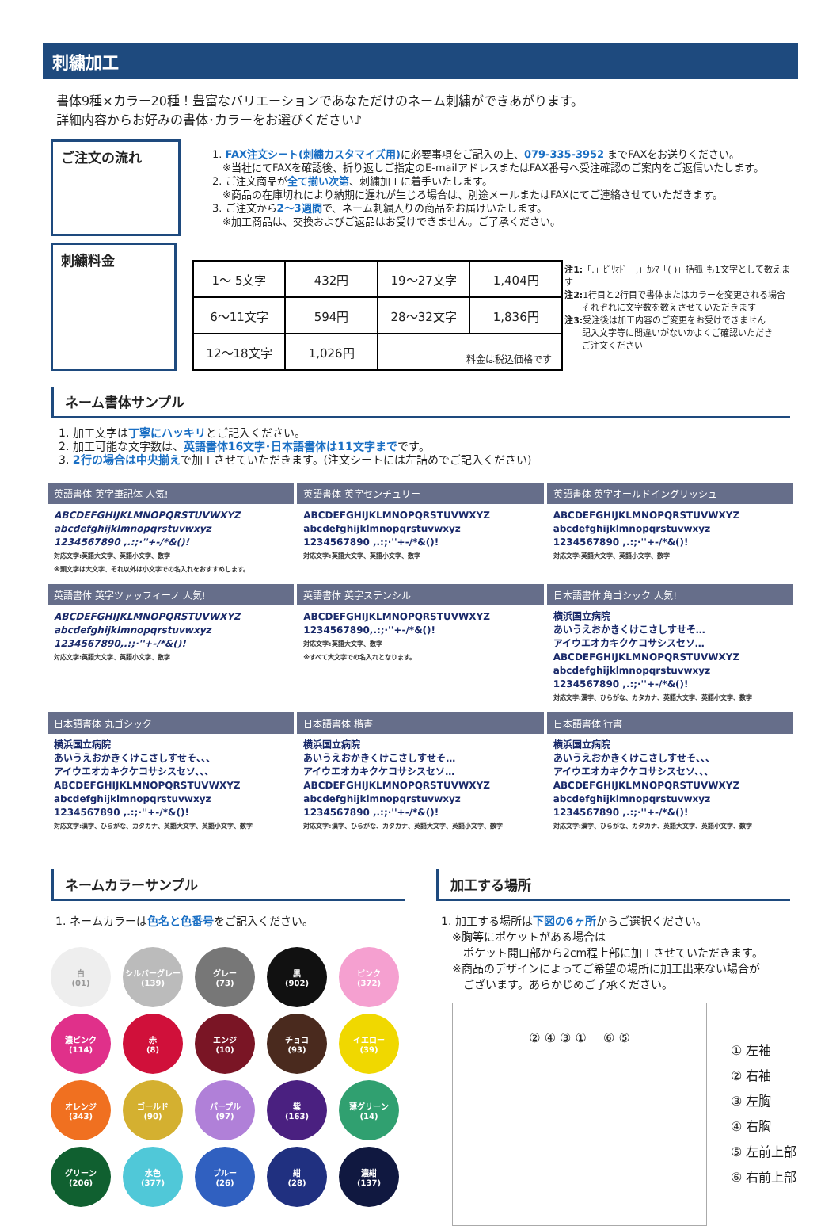刺繍加工
書体9種×カラー20種！豊富なバリエーションであなただけのネーム刺繍ができあがります。
詳細内容からお好みの書体･カラーをお選びください♪
ご注文の流れ
1. FAX注文シート(刺繍カスタマイズ用) に必要事項をご記入の上、079-335-3952 までFAXをお送りください。
　※当社にてFAXを確認後、折り返しご指定のE-mailアドレスまたはFAX番号へ受注確認のご案内をご返信いたします。
2. ご注文商品が全て揃い次第、刺繍加工に着手いたします。
　※商品の在庫切れにより納期に遅れが生じる場合は、別途メールまたはFAXにてご連絡させていただきます。
3. ご注文から2〜3週間で、ネーム刺繍入りの商品をお届けいたします。
　※加工商品は、交換およびご返品はお受けできません。ご了承ください。
刺繍料金
| 1〜 5文字 | 432円 | 19〜27文字 | 1,404円 |
| 6〜11文字 | 594円 | 28〜32文字 | 1,836円 |
| 12〜18文字 | 1,026円 | 料金は税込価格です | |
注1:「.」ﾋﾟﾘｵﾄﾞ「,」ｶﾝﾏ「( )」括弧 も1文字として数えます
注2: 1行目と2行目で書体またはカラーを変更される場合
　　それぞれに文字数を数えさせていただきます
注3: 受注後は加工内容のご変更をお受けできません
　　記入文字等に間違いがないかよくご確認いただき
　　ご注文ください
ネーム書体サンプル
1. 加工文字は丁寧にハッキリとご記入ください。
2. 加工可能な文字数は、英語書体16文字･日本語書体は11文字までです。
3. 2行の場合は中央揃えで加工させていただきます。(注文シートには左詰めでご記入ください)
英語書体 英字筆記体 人気!
ABCDEFGHIJKLMNOPQRSTUVWXYZ
abcdefghijklmnopqrstuvwxyz
1234567890 ,.:;·''+-/*&()!
対応文字:英語大文字、英語小文字、数字
※頭文字は大文字、それ以外は小文字での名入れをおすすめします。
英語書体 英字センチュリー
ABCDEFGHIJKLMNOPQRSTUVWXYZ
abcdefghijklmnopqrstuvwxyz
1234567890 ,.:;·''+-/*&()!
対応文字:英語大文字、英語小文字、数字
英語書体 英字オールドイングリッシュ
ABCDEFGHIJKLMNOPQRSTUVWXYZ
abcdefghijklmnopqrstuvwxyz
1234567890 ,.:;·''+-/*&()!
対応文字:英語大文字、英語小文字、数字
英語書体 英字ツァッフィーノ 人気!
ABCDEFGHIJKLMNOPQRSTUVWXYZ
abcdefghijklmnopqrstuvwxyz
1234567890,.:;·''+-/*&()!
対応文字:英語大文字、英語小文字、数字
英語書体 英字ステンシル
ABCDEFGHIJKLMNOPQRSTUVWXYZ
1234567890,.:;·''+-/*&()!
対応文字:英語大文字、数字
※すべて大文字での名入れとなります。
日本語書体 角ゴシック 人気!
横浜国立病院
あいうえおかきくけこさしすせそ…
アイウエオカキクケコサシスセソ…
ABCDEFGHIJKLMNOPQRSTUVWXYZ
abcdefghijklmnopqrstuvwxyz
1234567890 ,.:;·''+-/*&()!
対応文字:漢字、ひらがな、カタカナ、英語大文字、英語小文字、数字
日本語書体 丸ゴシック
横浜国立病院
あいうえおかきくけこさしすせそ、、、
アイウエオカキクケコサシスセソ、、、
ABCDEFGHIJKLMNOPQRSTUVWXYZ
abcdefghijklmnopqrstuvwxyz
1234567890 ,.:;·''+-/*&()!
対応文字:漢字、ひらがな、カタカナ、英語大文字、英語小文字、数字
日本語書体 楷書
横浜国立病院
あいうえおかきくけこさしすせそ…
アイウエオカキクケコサシスセソ…
ABCDEFGHIJKLMNOPQRSTUVWXYZ
abcdefghijklmnopqrstuvwxyz
1234567890 ,.:;·''+-/*&()!
対応文字:漢字、ひらがな、カタカナ、英語大文字、英語小文字、数字
日本語書体 行書
横浜国立病院
あいうえおかきくけこさしすせそ、、、
アイウエオカキクケコサシスセソ、、、
ABCDEFGHIJKLMNOPQRSTUVWXYZ
abcdefghijklmnopqrstuvwxyz
1234567890 ,.:;·''+-/*&()!
対応文字:漢字、ひらがな、カタカナ、英語大文字、英語小文字、数字
ネームカラーサンプル
1. ネームカラーは色名と色番号をご記入ください。
白
(01)
シルバーグレー
(139)
グレー
(73)
黒
(902)
ピンク
(372)
濃ピンク
(114)
赤
(8)
エンジ
(10)
チョコ
(93)
イエロー
(39)
オレンジ
(343)
ゴールド
(90)
パープル
(97)
紫
(163)
薄グリーン
(14)
グリーン
(206)
水色
(377)
ブルー
(26)
紺
(28)
濃紺
(137)
加工する場所
1. 加工する場所は下図の6ヶ所からご選択ください。
　※胸等にポケットがある場合は
　　ポケット開口部から2cm程上部に加工させていただきます。
　※商品のデザインによってご希望の場所に加工出来ない場合が
　　ございます。あらかじめご了承ください。
② ④ ③ ① 　⑥ ⑤
① 左袖
② 右袖
③ 左胸
④ 右胸
⑤ 左前上部
⑥ 右前上部